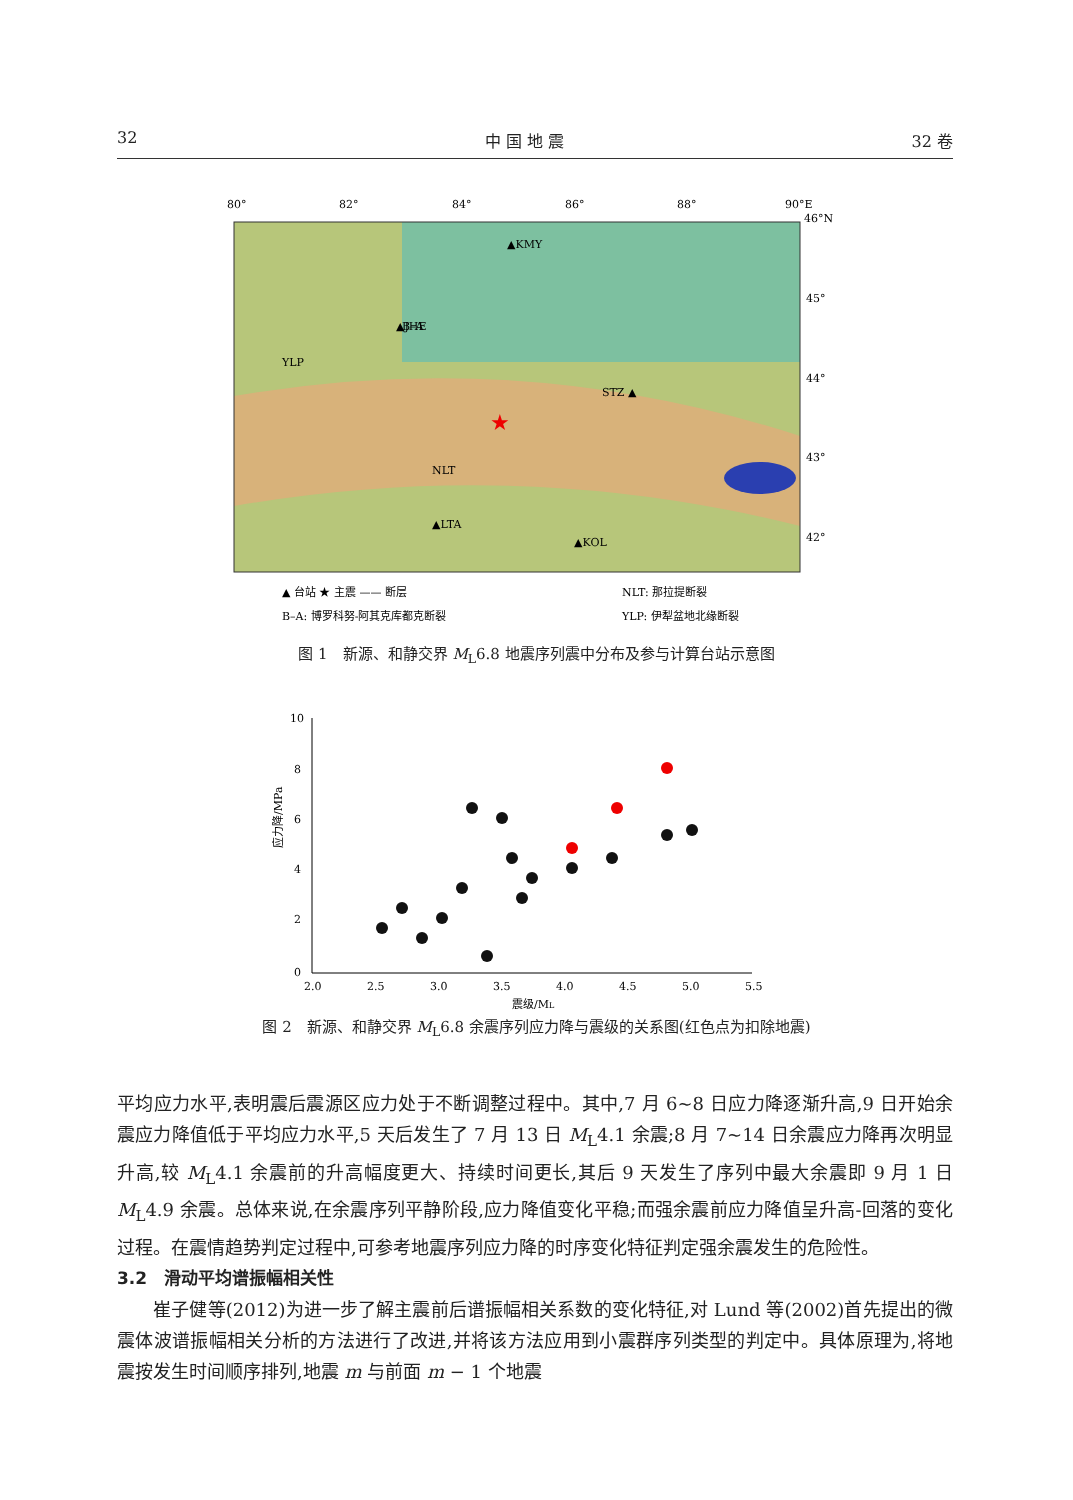32 中 国 地 震 32 卷
80°
82°
84°
86°
88°
90°E
46°N
45°
44°
43°
42°
▲KMY
B–A
▲JHE
STZ ▲
▲LTA
▲KOL
YLP
NLT
★
▲ 台站 ★ 主震 —— 断层
NLT: 那拉提断裂
B–A: 博罗科努-阿其克库都克断裂
YLP: 伊犁盆地北缘断裂
图 1　新源、和静交界 M<sub>L</sub>6.8 地震序列震中分布及参与计算台站示意图
10
8
6
4
2
0
2.0
2.5
3.0
3.5
4.0
4.5
5.0
5.5
震级/ML
应力降/MPa
图 2　新源、和静交界 M<sub>L</sub>6.8 余震序列应力降与震级的关系图(红色点为扣除地震)
平均应力水平,表明震后震源区应力处于不断调整过程中。其中,7 月 6~8 日应力降逐渐升高,9 日开始余震应力降值低于平均应力水平,5 天后发生了 7 月 13 日 M<sub>L</sub>4.1 余震;8 月 7~14 日余震应力降再次明显升高,较 M<sub>L</sub>4.1 余震前的升高幅度更大、持续时间更长,其后 9 天发生了序列中最大余震即 9 月 1 日 M<sub>L</sub>4.9 余震。总体来说,在余震序列平静阶段,应力降值变化平稳;而强余震前应力降值呈升高-回落的变化过程。在震情趋势判定过程中,可参考地震序列应力降的时序变化特征判定强余震发生的危险性。
3.2　滑动平均谱振幅相关性
　　崔子健等(2012)为进一步了解主震前后谱振幅相关系数的变化特征,对 Lund 等(2002)首先提出的微震体波谱振幅相关分析的方法进行了改进,并将该方法应用到小震群序列类型的判定中。具体原理为,将地震按发生时间顺序排列,地震 m 与前面 m − 1 个地震